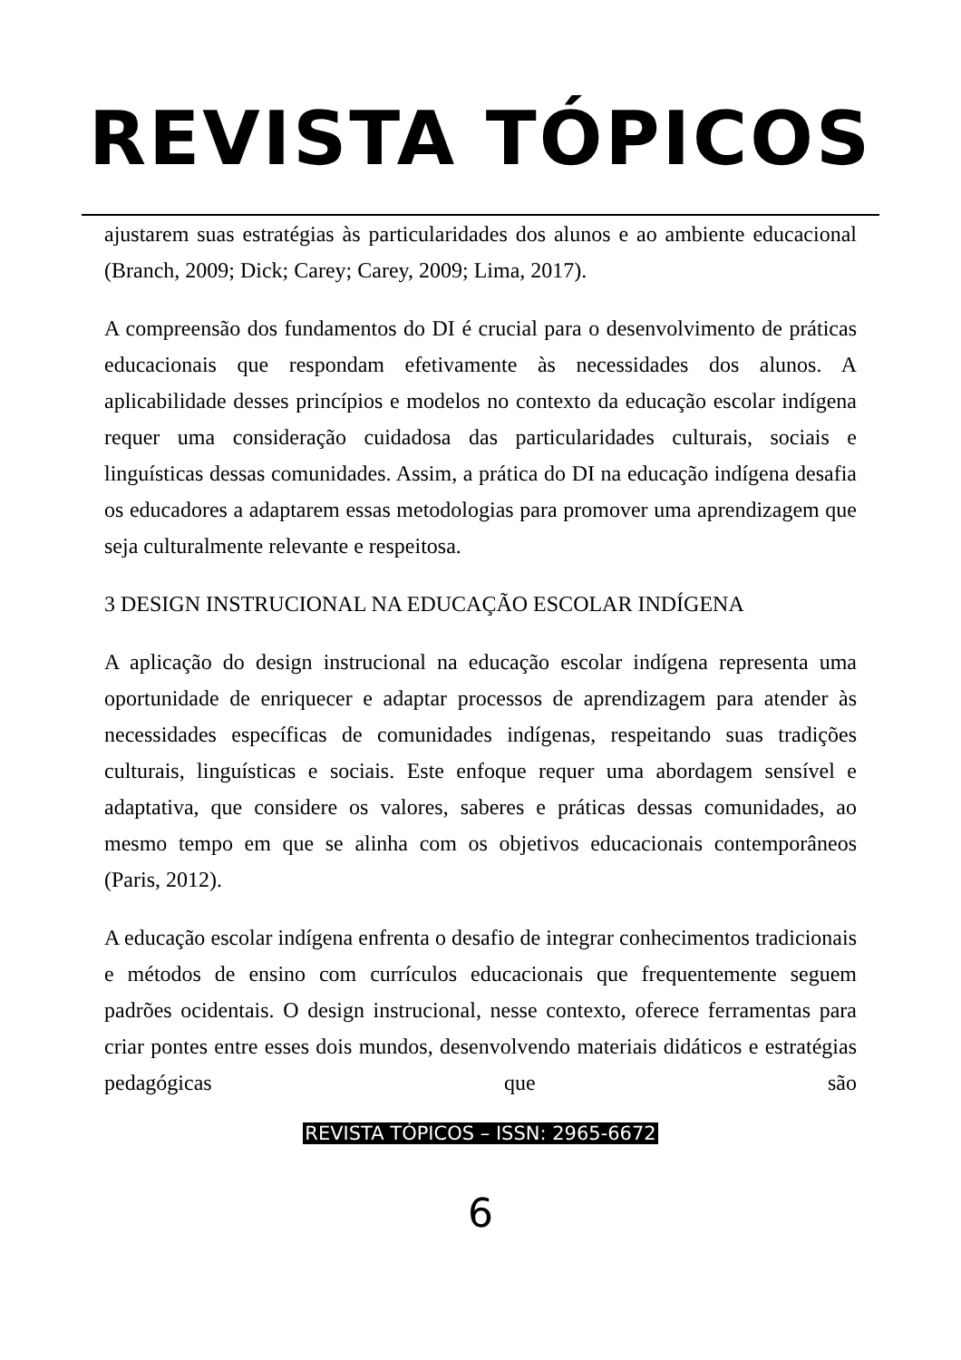REVISTA TÓPICOS
ajustarem suas estratégias às particularidades dos alunos e ao ambiente educacional (Branch, 2009; Dick; Carey; Carey, 2009; Lima, 2017).
A compreensão dos fundamentos do DI é crucial para o desenvolvimento de práticas educacionais que respondam efetivamente às necessidades dos alunos. A aplicabilidade desses princípios e modelos no contexto da educação escolar indígena requer uma consideração cuidadosa das particularidades culturais, sociais e linguísticas dessas comunidades. Assim, a prática do DI na educação indígena desafia os educadores a adaptarem essas metodologias para promover uma aprendizagem que seja culturalmente relevante e respeitosa.
3 DESIGN INSTRUCIONAL NA EDUCAÇÃO ESCOLAR INDÍGENA
A aplicação do design instrucional na educação escolar indígena representa uma oportunidade de enriquecer e adaptar processos de aprendizagem para atender às necessidades específicas de comunidades indígenas, respeitando suas tradições culturais, linguísticas e sociais. Este enfoque requer uma abordagem sensível e adaptativa, que considere os valores, saberes e práticas dessas comunidades, ao mesmo tempo em que se alinha com os objetivos educacionais contemporâneos (Paris, 2012).
A educação escolar indígena enfrenta o desafio de integrar conhecimentos tradicionais e métodos de ensino com currículos educacionais que frequentemente seguem padrões ocidentais. O design instrucional, nesse contexto, oferece ferramentas para criar pontes entre esses dois mundos, desenvolvendo materiais didáticos e estratégias pedagógicas que são
REVISTA TÓPICOS – ISSN: 2965-6672
6